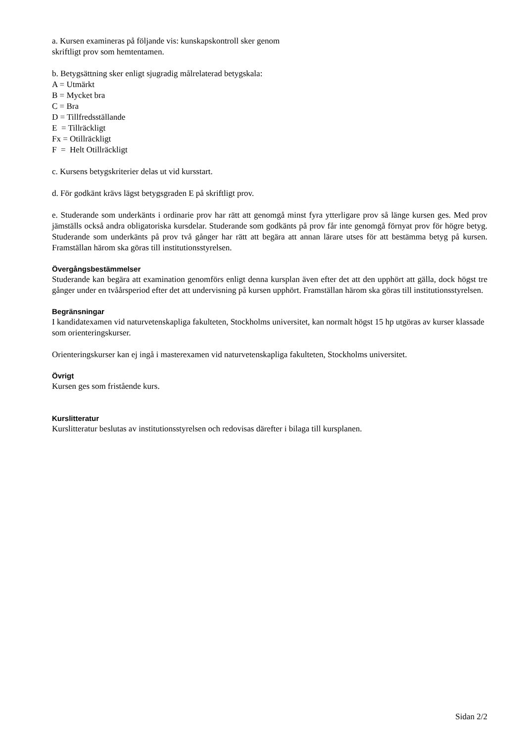a. Kursen examineras på följande vis: kunskapskontroll sker genom
skriftligt prov som hemtentamen.
b. Betygsättning sker enligt sjugradig målrelaterad betygskala:
A = Utmärkt
B = Mycket bra
C = Bra
D = Tillfredsställande
E = Tillräckligt
Fx = Otillräckligt
F = Helt Otillräckligt
c. Kursens betygskriterier delas ut vid kursstart.
d. För godkänt krävs lägst betygsgraden E på skriftligt prov.
e. Studerande som underkänts i ordinarie prov har rätt att genomgå minst fyra ytterligare prov så länge kursen ges. Med prov jämställs också andra obligatoriska kursdelar. Studerande som godkänts på prov får inte genomgå förnyat prov för högre betyg. Studerande som underkänts på prov två gånger har rätt att begära att annan lärare utses för att bestämma betyg på kursen. Framställan härom ska göras till institutionsstyrelsen.
Övergångsbestämmelser
Studerande kan begära att examination genomförs enligt denna kursplan även efter det att den upphört att gälla, dock högst tre gånger under en tvåårsperiod efter det att undervisning på kursen upphört. Framställan härom ska göras till institutionsstyrelsen.
Begränsningar
I kandidatexamen vid naturvetenskapliga fakulteten, Stockholms universitet, kan normalt högst 15 hp utgöras av kurser klassade som orienteringskurser.
Orienteringskurser kan ej ingå i masterexamen vid naturvetenskapliga fakulteten, Stockholms universitet.
Övrigt
Kursen ges som fristående kurs.
Kurslitteratur
Kurslitteratur beslutas av institutionsstyrelsen och redovisas därefter i bilaga till kursplanen.
Sidan 2/2